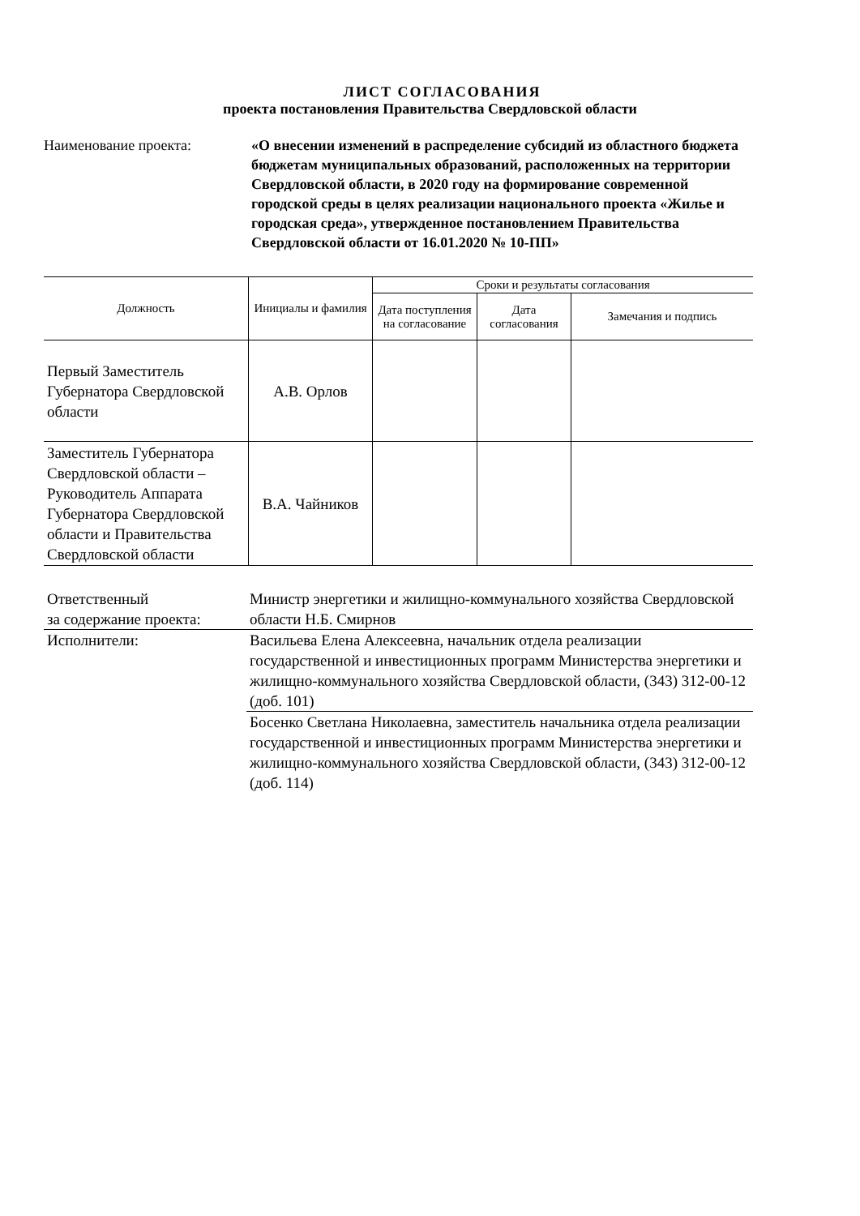ЛИСТ СОГЛАСОВАНИЯ
проекта постановления Правительства Свердловской области
Наименование проекта: «О внесении изменений в распределение субсидий из областного бюджета бюджетам муниципальных образований, расположенных на территории Свердловской области, в 2020 году на формирование современной городской среды в целях реализации национального проекта «Жилье и городская среда», утвержденное постановлением Правительства Свердловской области от 16.01.2020 № 10-ПП»
| Должность | Инициалы и фамилия | Сроки и результаты согласования | | |
| --- | --- | --- | --- | --- |
| | | Дата поступления на согласование | Дата согласования | Замечания и подпись |
| Первый Заместитель Губернатора Свердловской области | А.В. Орлов | | | |
| Заместитель Губернатора Свердловской области – Руководитель Аппарата Губернатора Свердловской области и Правительства Свердловской области | В.А. Чайников | | | |
| Ответственный за содержание проекта: | Министр энергетики и жилищно-коммунального хозяйства Свердловской области Н.Б. Смирнов |
| Исполнители: | Васильева Елена Алексеевна, начальник отдела реализации государственной и инвестиционных программ Министерства энергетики и жилищно-коммунального хозяйства Свердловской области, (343) 312-00-12 (доб. 101) |
| | Босенко Светлана Николаевна, заместитель начальника отдела реализации государственной и инвестиционных программ Министерства энергетики и жилищно-коммунального хозяйства Свердловской области, (343) 312-00-12 (доб. 114) |